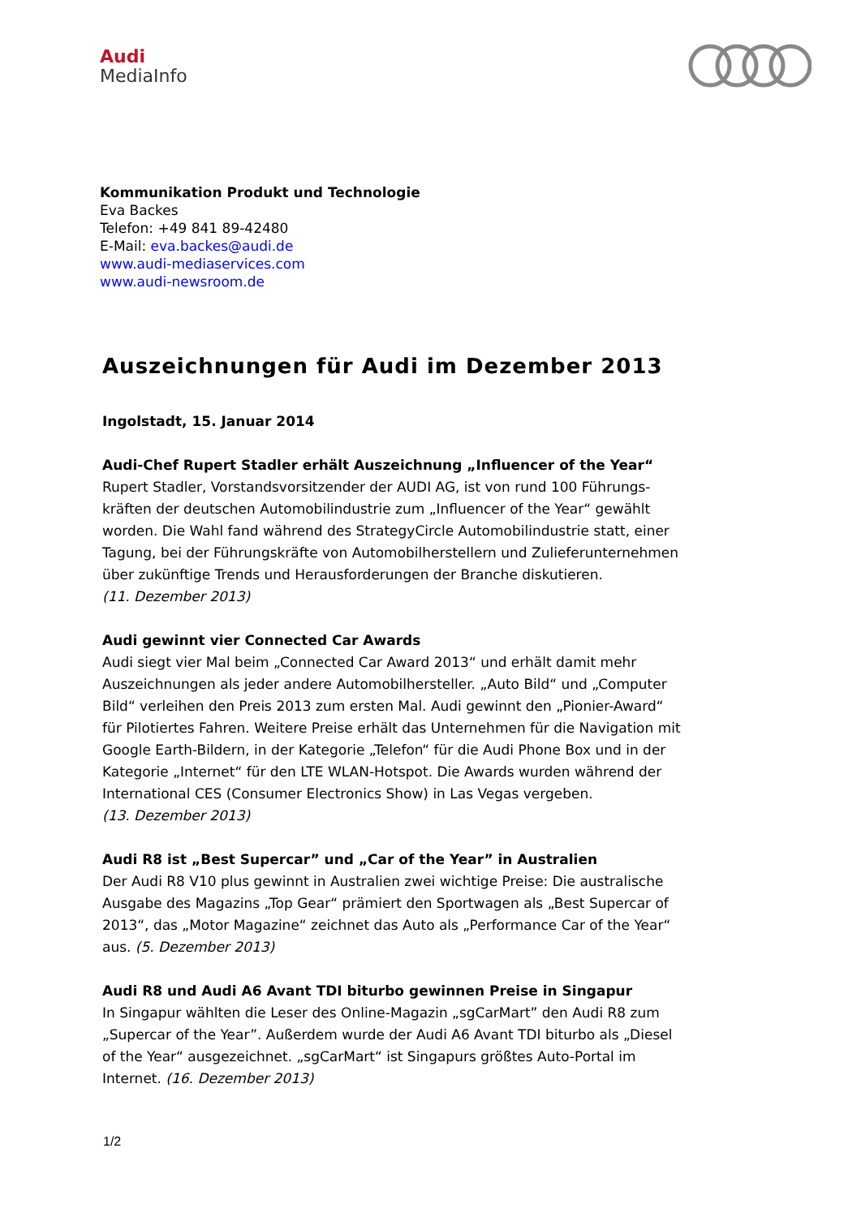Audi
MediaInfo
Kommunikation Produkt und Technologie
Eva Backes
Telefon: +49 841 89-42480
E-Mail: eva.backes@audi.de
www.audi-mediaservices.com
www.audi-newsroom.de
Auszeichnungen für Audi im Dezember 2013
Ingolstadt, 15. Januar 2014
Audi-Chef Rupert Stadler erhält Auszeichnung „Influencer of the Year“
Rupert Stadler, Vorstandsvorsitzender der AUDI AG, ist von rund 100 Führungs-kräften der deutschen Automobilindustrie zum „Influencer of the Year“ gewählt worden. Die Wahl fand während des StrategyCircle Automobilindustrie statt, einer Tagung, bei der Führungskräfte von Automobilherstellern und Zulieferunternehmen über zukünftige Trends und Herausforderungen der Branche diskutieren.
(11. Dezember 2013)
Audi gewinnt vier Connected Car Awards
Audi siegt vier Mal beim „Connected Car Award 2013“ und erhält damit mehr Auszeichnungen als jeder andere Automobilhersteller. „Auto Bild“ und „Computer Bild“ verleihen den Preis 2013 zum ersten Mal. Audi gewinnt den „Pionier-Award“ für Pilotiertes Fahren. Weitere Preise erhält das Unternehmen für die Navigation mit Google Earth-Bildern, in der Kategorie „Telefon“ für die Audi Phone Box und in der Kategorie „Internet“ für den LTE WLAN-Hotspot. Die Awards wurden während der International CES (Consumer Electronics Show) in Las Vegas vergeben.
(13. Dezember 2013)
Audi R8 ist „Best Supercar” und „Car of the Year” in Australien
Der Audi R8 V10 plus gewinnt in Australien zwei wichtige Preise: Die australische Ausgabe des Magazins „Top Gear“ prämiert den Sportwagen als „Best Supercar of 2013“, das „Motor Magazine“ zeichnet das Auto als „Performance Car of the Year“ aus. (5. Dezember 2013)
Audi R8 und Audi A6 Avant TDI biturbo gewinnen Preise in Singapur
In Singapur wählten die Leser des Online-Magazin „sgCarMart” den Audi R8 zum „Supercar of the Year”. Außerdem wurde der Audi A6 Avant TDI biturbo als „Diesel of the Year“ ausgezeichnet. „sgCarMart“ ist Singapurs größtes Auto-Portal im Internet. (16. Dezember 2013)
1/2